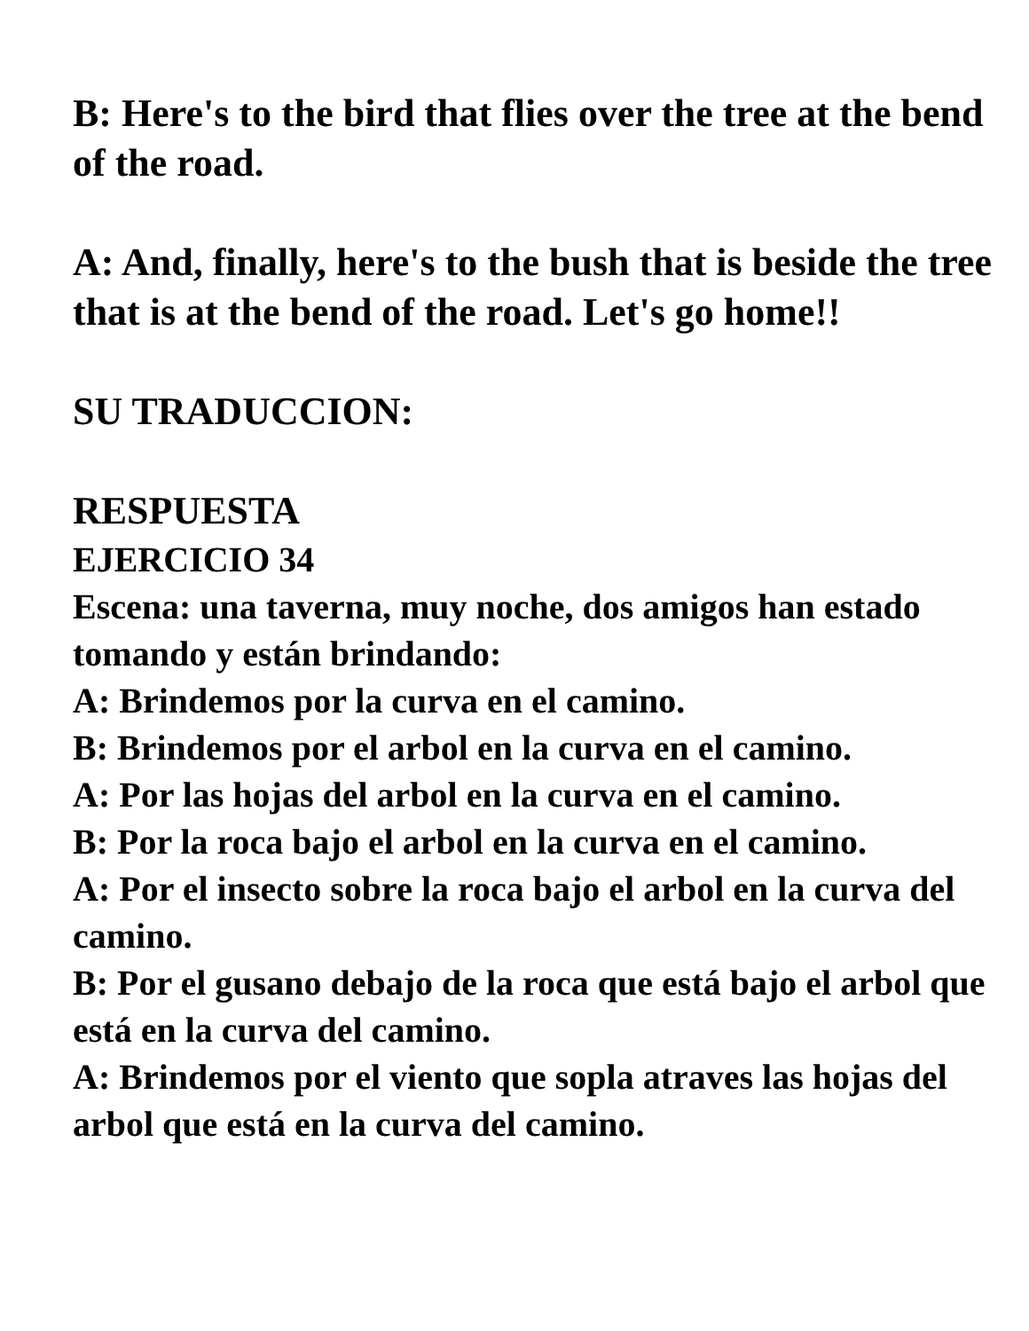B: Here's to the bird that flies over the tree at the bend of the road.
A: And, finally, here's to the bush that is beside the tree that is at the bend of the road. Let's go home!!
SU TRADUCCION:
RESPUESTA
EJERCICIO 34
Escena: una taverna, muy noche, dos amigos han estado tomando y están brindando:
A: Brindemos por la curva en el camino.
B: Brindemos por el arbol en la curva en el camino.
A: Por las hojas del arbol en la curva en el camino.
B: Por la roca bajo el arbol en la curva en el camino.
A: Por el insecto sobre la roca bajo el arbol en la curva del camino.
B: Por el gusano debajo de la roca que está bajo el arbol que está en la curva del camino.
A: Brindemos por el viento que sopla atraves las hojas del arbol que está en la curva del camino.